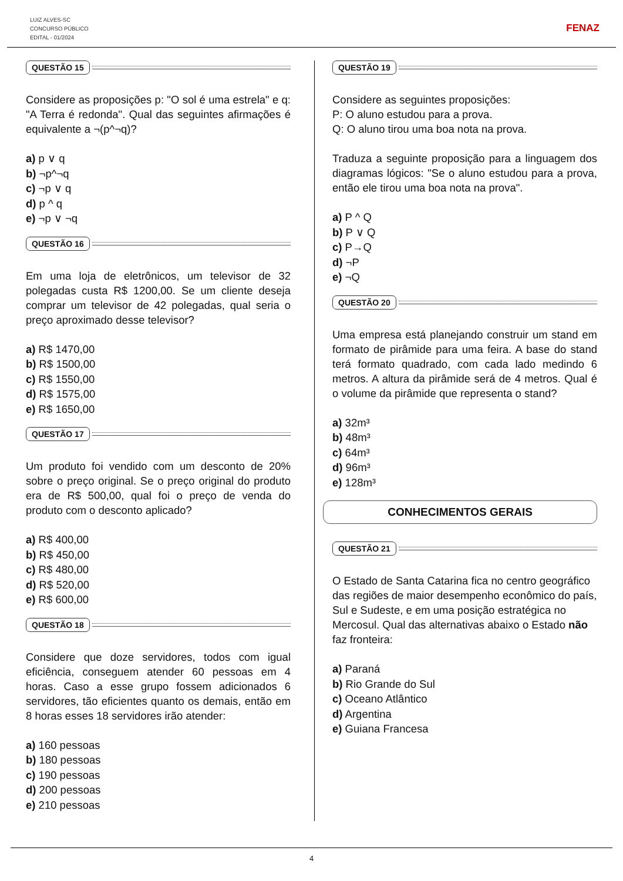LUIZ ALVES-SC
CONCURSO PÚBLICO
EDITAL - 01/2024
FENAZ
QUESTÃO 15
Considere as proposições p: "O sol é uma estrela" e q: "A Terra é redonda". Qual das seguintes afirmações é equivalente a ¬(p^¬q)?
a) p ∨ q
b) ¬p^¬q
c) ¬p ∨ q
d) p ^ q
e) ¬p ∨ ¬q
QUESTÃO 16
Em uma loja de eletrônicos, um televisor de 32 polegadas custa R$ 1200,00. Se um cliente deseja comprar um televisor de 42 polegadas, qual seria o preço aproximado desse televisor?
a) R$ 1470,00
b) R$ 1500,00
c) R$ 1550,00
d) R$ 1575,00
e) R$ 1650,00
QUESTÃO 17
Um produto foi vendido com um desconto de 20% sobre o preço original. Se o preço original do produto era de R$ 500,00, qual foi o preço de venda do produto com o desconto aplicado?
a) R$ 400,00
b) R$ 450,00
c) R$ 480,00
d) R$ 520,00
e) R$ 600,00
QUESTÃO 18
Considere que doze servidores, todos com igual eficiência, conseguem atender 60 pessoas em 4 horas. Caso a esse grupo fossem adicionados 6 servidores, tão eficientes quanto os demais, então em 8 horas esses 18 servidores irão atender:
a) 160 pessoas
b) 180 pessoas
c) 190 pessoas
d) 200 pessoas
e) 210 pessoas
QUESTÃO 19
Considere as seguintes proposições:
P: O aluno estudou para a prova.
Q: O aluno tirou uma boa nota na prova.
Traduza a seguinte proposição para a linguagem dos diagramas lógicos: "Se o aluno estudou para a prova, então ele tirou uma boa nota na prova".
a) P ^ Q
b) P ∨ Q
c) P→Q
d) ¬P
e) ¬Q
QUESTÃO 20
Uma empresa está planejando construir um stand em formato de pirâmide para uma feira. A base do stand terá formato quadrado, com cada lado medindo 6 metros. A altura da pirâmide será de 4 metros. Qual é o volume da pirâmide que representa o stand?
a) 32m³
b) 48m³
c) 64m³
d) 96m³
e) 128m³
CONHECIMENTOS GERAIS
QUESTÃO 21
O Estado de Santa Catarina fica no centro geográfico das regiões de maior desempenho econômico do país, Sul e Sudeste, e em uma posição estratégica no Mercosul. Qual das alternativas abaixo o Estado não faz fronteira:
a) Paraná
b) Rio Grande do Sul
c) Oceano Atlântico
d) Argentina
e) Guiana Francesa
4